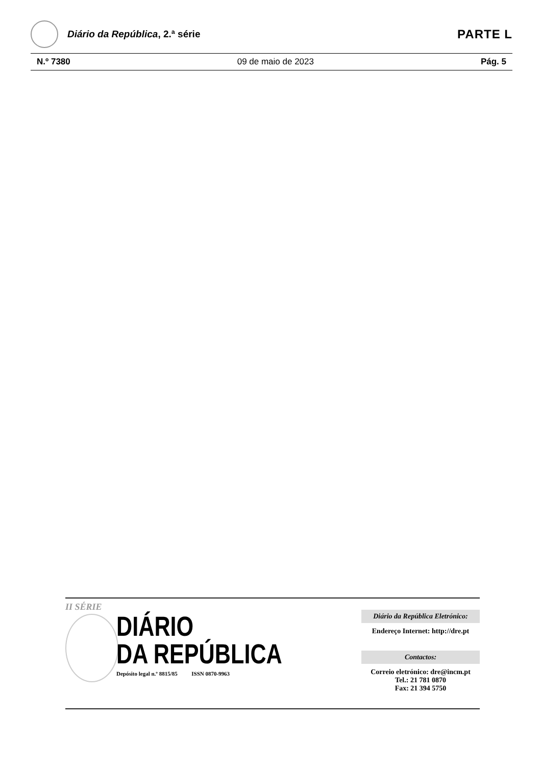Diário da República, 2.ª série
PARTE L
N.º 7380 09 de maio de 2023 Pág. 5
II SÉRIE
DIÁRIO
DA REPÚBLICA
Depósito legal n.º 8815/85 ISSN 0870-9963
Diário da República Eletrónico:
Endereço Internet: http://dre.pt
Contactos:
Correio eletrónico: dre@incm.pt
Tel.: 21 781 0870
Fax: 21 394 5750